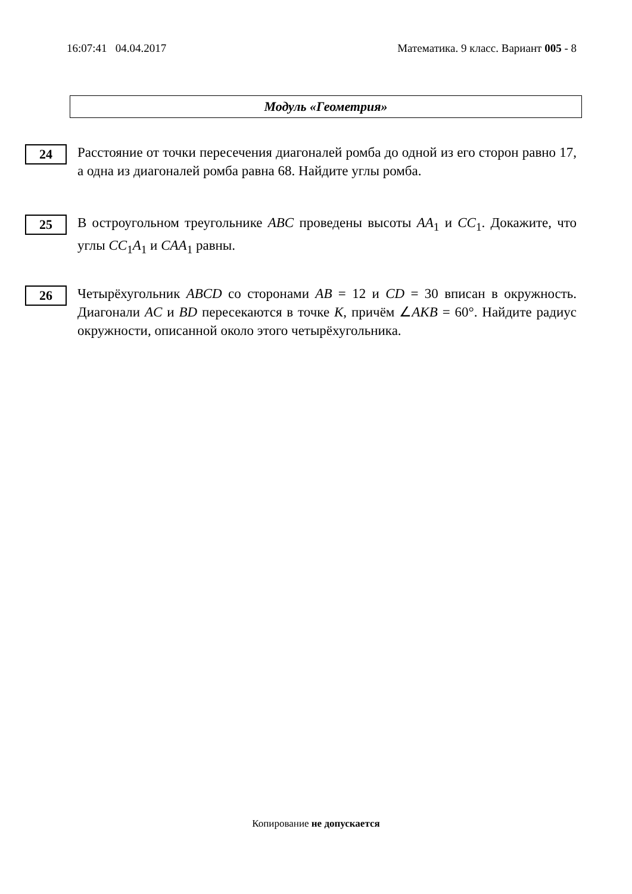16:07:41 04.04.2017 Математика. 9 класс. Вариант 005 - 8
Модуль «Геометрия»
24
Расстояние от точки пересечения диагоналей ромба до одной из его сторон равно 17, а одна из диагоналей ромба равна 68. Найдите углы ромба.
25
В остроугольном треугольнике ABC проведены высоты AA<sub>1</sub> и CC<sub>1</sub>. Докажите, что углы CC<sub>1</sub>A<sub>1</sub> и CAA<sub>1</sub> равны.
26
Четырёхугольник ABCD со сторонами AB = 12 и CD = 30 вписан в окружность. Диагонали AC и BD пересекаются в точке K, причём ∠AKB = 60°. Найдите радиус окружности, описанной около этого четырёхугольника.
Копирование не допускается